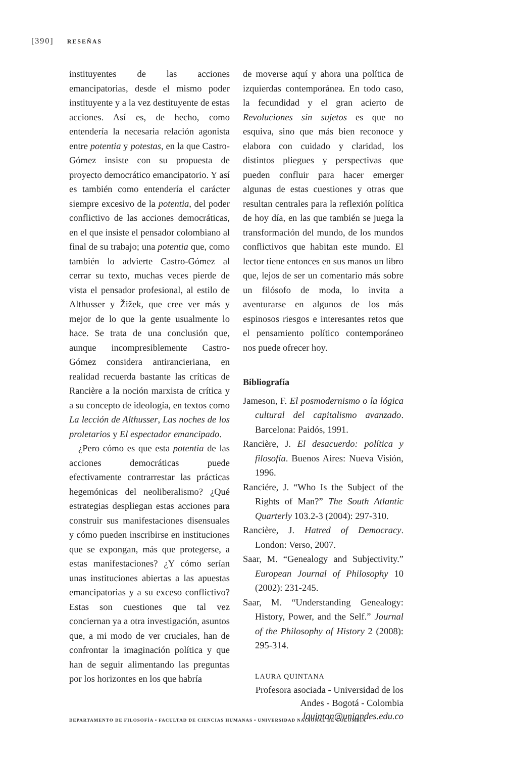[390] RESEÑAS
instituyentes de las acciones emancipatorias, desde el mismo poder instituyente y a la vez destituyente de estas acciones. Así es, de hecho, como entendería la necesaria relación agonista entre potentia y potestas, en la que Castro-Gómez insiste con su propuesta de proyecto democrático emancipatorio. Y así es también como entendería el carácter siempre excesivo de la potentia, del poder conflictivo de las acciones democráticas, en el que insiste el pensador colombiano al final de su trabajo; una potentia que, como también lo advierte Castro-Gómez al cerrar su texto, muchas veces pierde de vista el pensador profesional, al estilo de Althusser y Žižek, que cree ver más y mejor de lo que la gente usualmente lo hace. Se trata de una conclusión que, aunque incompresiblemente Castro-Gómez considera antirancieriana, en realidad recuerda bastante las críticas de Rancière a la noción marxista de crítica y a su concepto de ideología, en textos como La lección de Althusser, Las noches de los proletarios y El espectador emancipado.
¿Pero cómo es que esta potentia de las acciones democráticas puede efectivamente contrarrestar las prácticas hegemónicas del neoliberalismo? ¿Qué estrategias despliegan estas acciones para construir sus manifestaciones disensuales y cómo pueden inscribirse en instituciones que se expongan, más que protegerse, a estas manifestaciones? ¿Y cómo serían unas instituciones abiertas a las apuestas emancipatorias y a su exceso conflictivo? Estas son cuestiones que tal vez conciernan ya a otra investigación, asuntos que, a mi modo de ver cruciales, han de confrontar la imaginación política y que han de seguir alimentando las preguntas por los horizontes en los que habría
de moverse aquí y ahora una política de izquierdas contemporánea. En todo caso, la fecundidad y el gran acierto de Revoluciones sin sujetos es que no esquiva, sino que más bien reconoce y elabora con cuidado y claridad, los distintos pliegues y perspectivas que pueden confluir para hacer emerger algunas de estas cuestiones y otras que resultan centrales para la reflexión política de hoy día, en las que también se juega la transformación del mundo, de los mundos conflictivos que habitan este mundo. El lector tiene entonces en sus manos un libro que, lejos de ser un comentario más sobre un filósofo de moda, lo invita a aventurarse en algunos de los más espinosos riesgos e interesantes retos que el pensamiento político contemporáneo nos puede ofrecer hoy.
Bibliografía
Jameson, F. El posmodernismo o la lógica cultural del capitalismo avanzado. Barcelona: Paidós, 1991.
Rancière, J. El desacuerdo: política y filosofía. Buenos Aires: Nueva Visión, 1996.
Ranciére, J. “Who Is the Subject of the Rights of Man?” The South Atlantic Quarterly 103.2-3 (2004): 297-310.
Rancière, J. Hatred of Democracy. London: Verso, 2007.
Saar, M. “Genealogy and Subjectivity.” European Journal of Philosophy 10 (2002): 231-245.
Saar, M. “Understanding Genealogy: History, Power, and the Self.” Journal of the Philosophy of History 2 (2008): 295-314.
LAURA QUINTANA
Profesora asociada - Universidad de los Andes - Bogotá - Colombia
lquintan@uniandes.edu.co
DEPARTAMENTO DE FILOSOFÍA • FACULTAD DE CIENCIAS HUMANAS • UNIVERSIDAD NACIONAL DE COLOMBIA